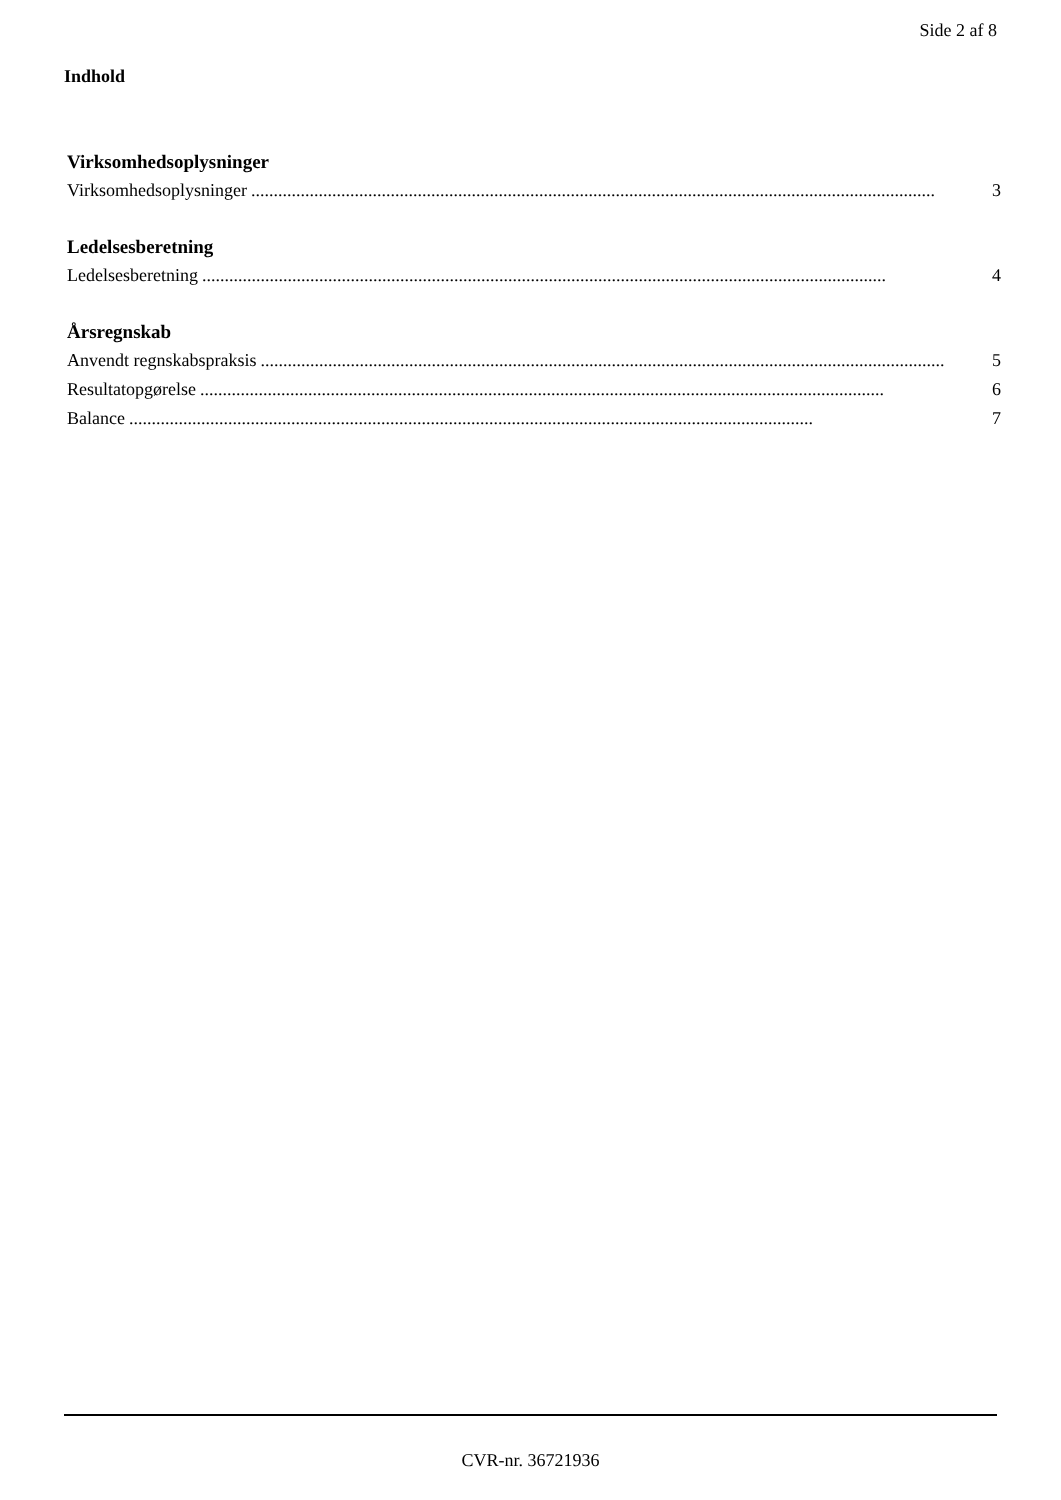Side 2 af 8
Indhold
Virksomhedsoplysninger
Virksomhedsoplysninger........................................................................................................................................................ 3
Ledelsesberetning
Ledelsesberetning........................................................................................................................................................ 4
Årsregnskab
Anvendt regnskabspraksis........................................................................................................................................................ 5
Resultatopgørelse........................................................................................................................................................ 6
Balance........................................................................................................................................................ 7
CVR-nr. 36721936